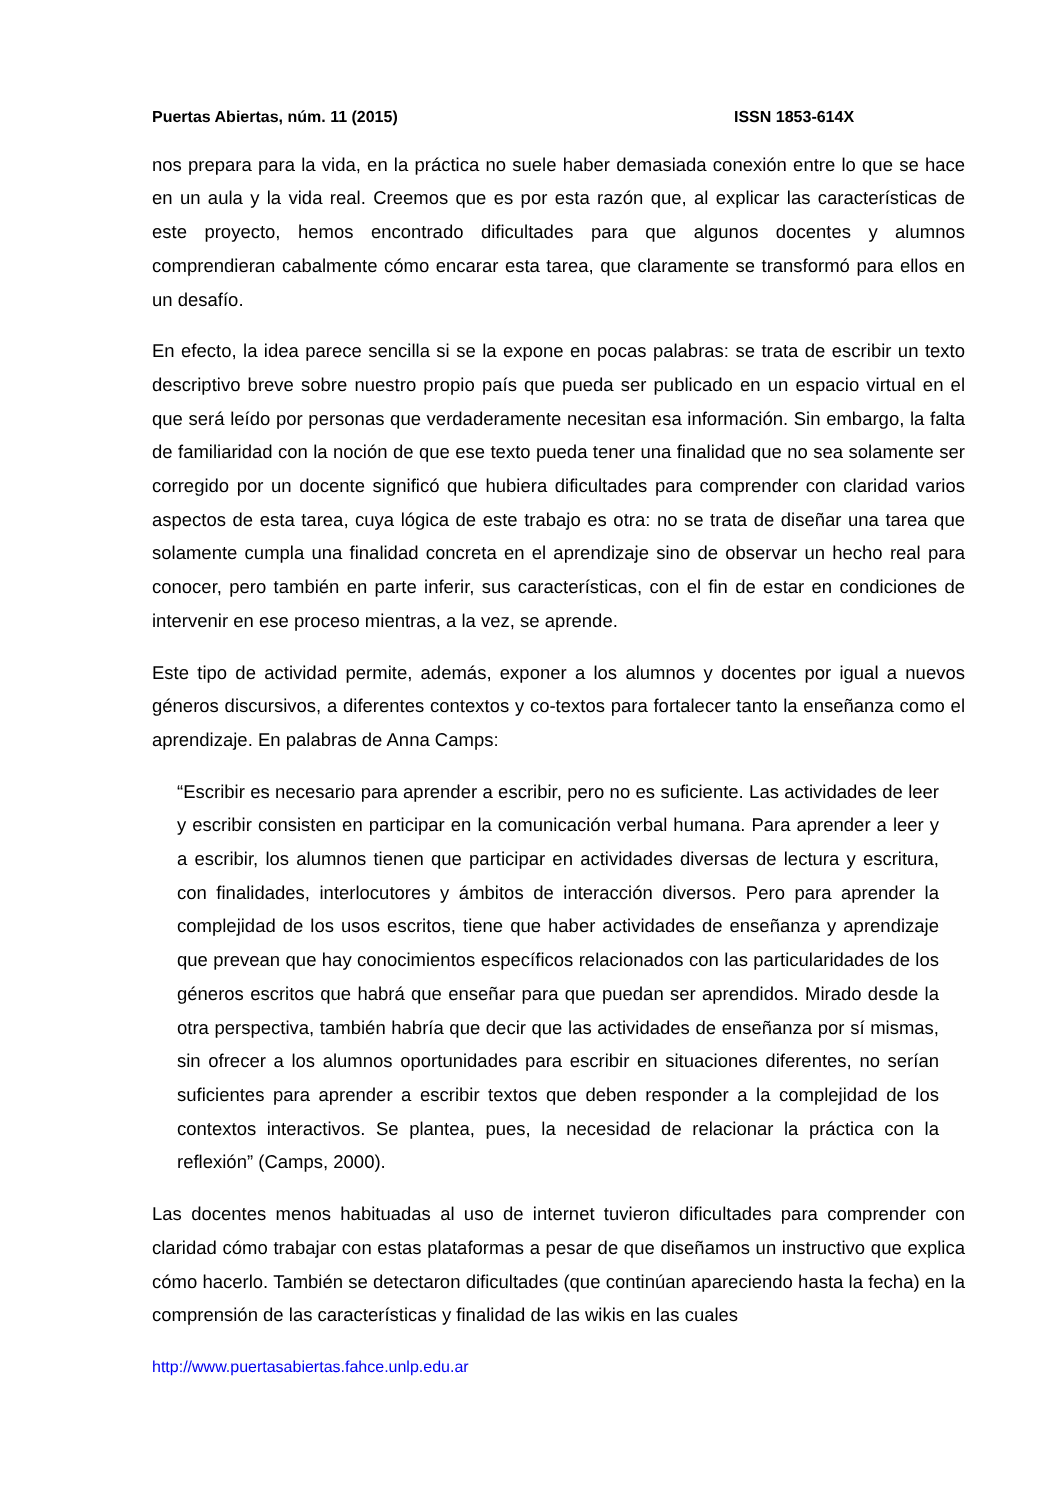Puertas Abiertas, núm. 11 (2015) ISSN 1853-614X
nos prepara para la vida, en la práctica no suele haber demasiada conexión entre lo que se hace en un aula y la vida real. Creemos que es por esta razón que, al explicar las características de este proyecto, hemos encontrado dificultades para que algunos docentes y alumnos comprendieran cabalmente cómo encarar esta tarea, que claramente se transformó para ellos en un desafío.
En efecto, la idea parece sencilla si se la expone en pocas palabras: se trata de escribir un texto descriptivo breve sobre nuestro propio país que pueda ser publicado en un espacio virtual en el que será leído por personas que verdaderamente necesitan esa información. Sin embargo, la falta de familiaridad con la noción de que ese texto pueda tener una finalidad que no sea solamente ser corregido por un docente significó que hubiera dificultades para comprender con claridad varios aspectos de esta tarea, cuya lógica de este trabajo es otra: no se trata de diseñar una tarea que solamente cumpla una finalidad concreta en el aprendizaje sino de observar un hecho real para conocer, pero también en parte inferir, sus características, con el fin de estar en condiciones de intervenir en ese proceso mientras, a la vez, se aprende.
Este tipo de actividad permite, además, exponer a los alumnos y docentes por igual a nuevos géneros discursivos, a diferentes contextos y co-textos para fortalecer tanto la enseñanza como el aprendizaje. En palabras de Anna Camps:
“Escribir es necesario para aprender a escribir, pero no es suficiente. Las actividades de leer y escribir consisten en participar en la comunicación verbal humana. Para aprender a leer y a escribir, los alumnos tienen que participar en actividades diversas de lectura y escritura, con finalidades, interlocutores y ámbitos de interacción diversos. Pero para aprender la complejidad de los usos escritos, tiene que haber actividades de enseñanza y aprendizaje que prevean que hay conocimientos específicos relacionados con las particularidades de los géneros escritos que habrá que enseñar para que puedan ser aprendidos. Mirado desde la otra perspectiva, también habría que decir que las actividades de enseñanza por sí mismas, sin ofrecer a los alumnos oportunidades para escribir en situaciones diferentes, no serían suficientes para aprender a escribir textos que deben responder a la complejidad de los contextos interactivos. Se plantea, pues, la necesidad de relacionar la práctica con la reflexión” (Camps, 2000).
Las docentes menos habituadas al uso de internet tuvieron dificultades para comprender con claridad cómo trabajar con estas plataformas a pesar de que diseñamos un instructivo que explica cómo hacerlo. También se detectaron dificultades (que continúan apareciendo hasta la fecha) en la comprensión de las características y finalidad de las wikis en las cuales
http://www.puertasabiertas.fahce.unlp.edu.ar